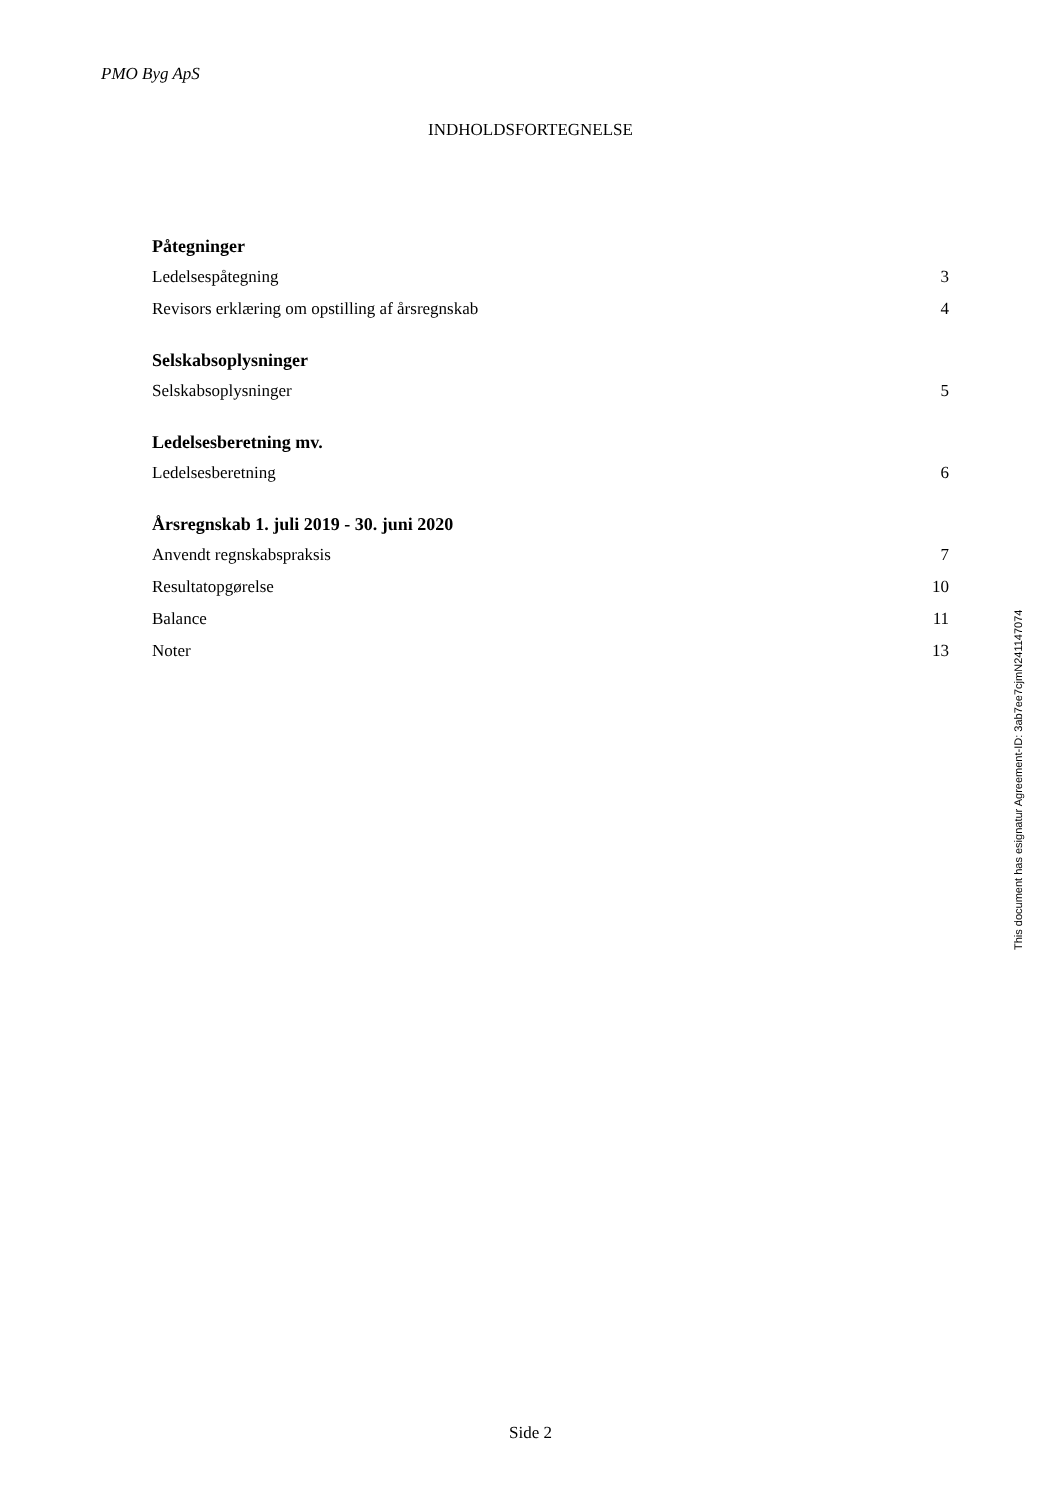PMO Byg ApS
INDHOLDSFORTEGNELSE
Påtegninger
Ledelsespåtegning 3
Revisors erklæring om opstilling af årsregnskab 4
Selskabsoplysninger
Selskabsoplysninger 5
Ledelsesberetning mv.
Ledelsesberetning 6
Årsregnskab 1. juli 2019 - 30. juni 2020
Anvendt regnskabspraksis 7
Resultatopgørelse 10
Balance 11
Noter 13
Side 2
This document has esignatur Agreement-ID: 3ab7ee7cjmN241147074